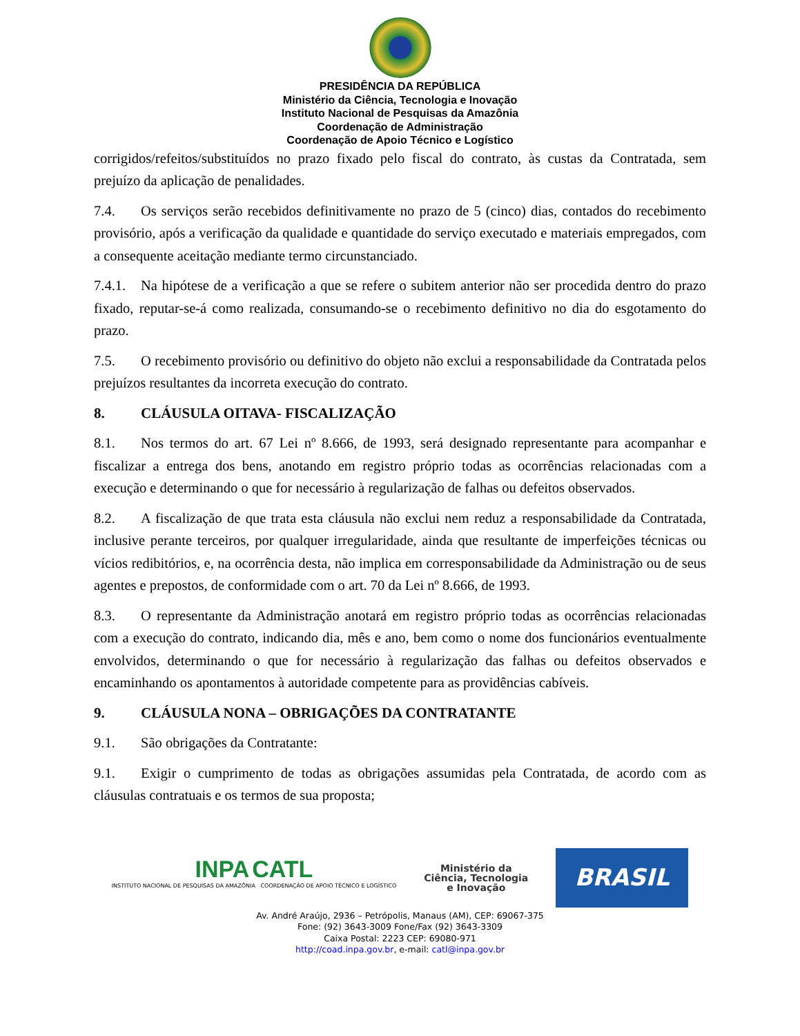PRESIDÊNCIA DA REPÚBLICA
Ministério da Ciência, Tecnologia e Inovação
Instituto Nacional de Pesquisas da Amazônia
Coordenação de Administração
Coordenação de Apoio Técnico e Logístico
corrigidos/refeitos/substituídos no prazo fixado pelo fiscal do contrato, às custas da Contratada, sem prejuízo da aplicação de penalidades.
7.4. Os serviços serão recebidos definitivamente no prazo de 5 (cinco) dias, contados do recebimento provisório, após a verificação da qualidade e quantidade do serviço executado e materiais empregados, com a consequente aceitação mediante termo circunstanciado.
7.4.1. Na hipótese de a verificação a que se refere o subitem anterior não ser procedida dentro do prazo fixado, reputar-se-á como realizada, consumando-se o recebimento definitivo no dia do esgotamento do prazo.
7.5. O recebimento provisório ou definitivo do objeto não exclui a responsabilidade da Contratada pelos prejuízos resultantes da incorreta execução do contrato.
8. CLÁUSULA OITAVA- FISCALIZAÇÃO
8.1. Nos termos do art. 67 Lei nº 8.666, de 1993, será designado representante para acompanhar e fiscalizar a entrega dos bens, anotando em registro próprio todas as ocorrências relacionadas com a execução e determinando o que for necessário à regularização de falhas ou defeitos observados.
8.2. A fiscalização de que trata esta cláusula não exclui nem reduz a responsabilidade da Contratada, inclusive perante terceiros, por qualquer irregularidade, ainda que resultante de imperfeições técnicas ou vícios redibitórios, e, na ocorrência desta, não implica em corresponsabilidade da Administração ou de seus agentes e prepostos, de conformidade com o art. 70 da Lei nº 8.666, de 1993.
8.3. O representante da Administração anotará em registro próprio todas as ocorrências relacionadas com a execução do contrato, indicando dia, mês e ano, bem como o nome dos funcionários eventualmente envolvidos, determinando o que for necessário à regularização das falhas ou defeitos observados e encaminhando os apontamentos à autoridade competente para as providências cabíveis.
9. CLÁUSULA NONA – OBRIGAÇÕES DA CONTRATANTE
9.1. São obrigações da Contratante:
9.1. Exigir o cumprimento de todas as obrigações assumidas pela Contratada, de acordo com as cláusulas contratuais e os termos de sua proposta;
INPA CATL
INSTITUTO NACIONAL DE PESQUISAS DA AMAZÔNIA COORDENAÇÃO DE APOIO TÉCNICO E LOGÍSTICO
Ministério da
Ciência, Tecnologia
e Inovação
BRASIL
Av. André Araújo, 2936 – Petrópolis, Manaus (AM), CEP: 69067-375
Fone: (92) 3643-3009 Fone/Fax (92) 3643-3309
Caixa Postal: 2223 CEP: 69080-971
http://coad.inpa.gov.br, e-mail: catl@inpa.gov.br